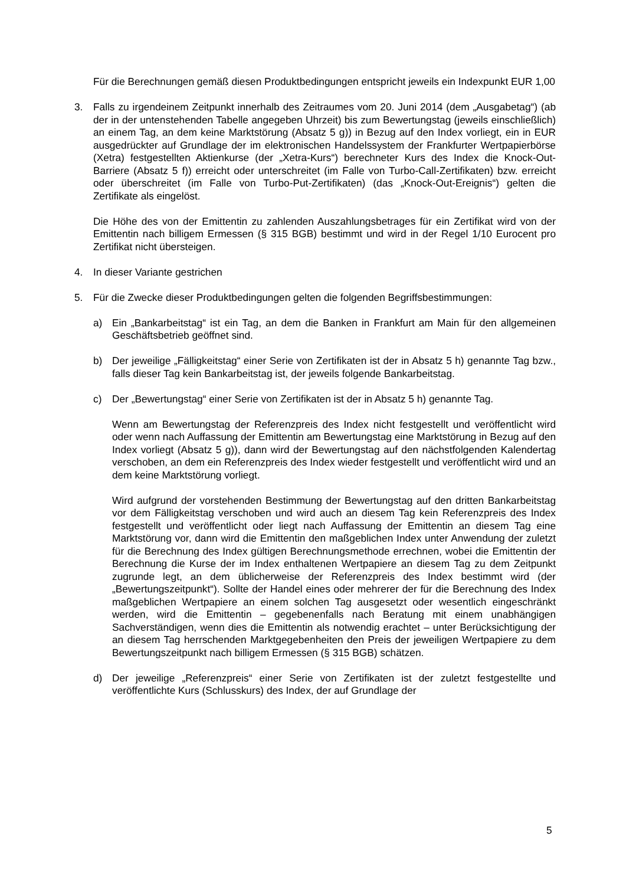Für die Berechnungen gemäß diesen Produktbedingungen entspricht jeweils ein Indexpunkt EUR 1,00
3. Falls zu irgendeinem Zeitpunkt innerhalb des Zeitraumes vom 20. Juni 2014 (dem „Ausgabetag“) (ab der in der untenstehenden Tabelle angegeben Uhrzeit) bis zum Bewertungstag (jeweils einschließlich) an einem Tag, an dem keine Marktstörung (Absatz 5 g)) in Bezug auf den Index vorliegt, ein in EUR ausgedrückter auf Grundlage der im elektronischen Handelssystem der Frankfurter Wertpapierbörse (Xetra) festgestellten Aktienkurse (der „Xetra-Kurs“) berechneter Kurs des Index die Knock-Out-Barriere (Absatz 5 f)) erreicht oder unterschreitet (im Falle von Turbo-Call-Zertifikaten) bzw. erreicht oder überschreitet (im Falle von Turbo-Put-Zertifikaten) (das „Knock-Out-Ereignis“) gelten die Zertifikate als eingelöst.
Die Höhe des von der Emittentin zu zahlenden Auszahlungsbetrages für ein Zertifikat wird von der Emittentin nach billigem Ermessen (§ 315 BGB) bestimmt und wird in der Regel 1/10 Eurocent pro Zertifikat nicht übersteigen.
4. In dieser Variante gestrichen
5. Für die Zwecke dieser Produktbedingungen gelten die folgenden Begriffsbestimmungen:
a) Ein „Bankarbeitstag“ ist ein Tag, an dem die Banken in Frankfurt am Main für den allgemeinen Geschäftsbetrieb geöffnet sind.
b) Der jeweilige „Fälligkeitstag“ einer Serie von Zertifikaten ist der in Absatz 5 h) genannte Tag bzw., falls dieser Tag kein Bankarbeitstag ist, der jeweils folgende Bankarbeitstag.
c) Der „Bewertungstag“ einer Serie von Zertifikaten ist der in Absatz 5 h) genannte Tag.
Wenn am Bewertungstag der Referenzpreis des Index nicht festgestellt und veröffentlicht wird oder wenn nach Auffassung der Emittentin am Bewertungstag eine Marktstörung in Bezug auf den Index vorliegt (Absatz 5 g)), dann wird der Bewertungstag auf den nächstfolgenden Kalendertag verschoben, an dem ein Referenzpreis des Index wieder festgestellt und veröffentlicht wird und an dem keine Marktstörung vorliegt.
Wird aufgrund der vorstehenden Bestimmung der Bewertungstag auf den dritten Bankarbeitstag vor dem Fälligkeitstag verschoben und wird auch an diesem Tag kein Referenzpreis des Index festgestellt und veröffentlicht oder liegt nach Auffassung der Emittentin an diesem Tag eine Marktstörung vor, dann wird die Emittentin den maßgeblichen Index unter Anwendung der zuletzt für die Berechnung des Index gültigen Berechnungsmethode errechnen, wobei die Emittentin der Berechnung die Kurse der im Index enthaltenen Wertpapiere an diesem Tag zu dem Zeitpunkt zugrunde legt, an dem üblicherweise der Referenzpreis des Index bestimmt wird (der „Bewertungszeitpunkt“). Sollte der Handel eines oder mehrerer der für die Berechnung des Index maßgeblichen Wertpapiere an einem solchen Tag ausgesetzt oder wesentlich eingeschränkt werden, wird die Emittentin – gegebenenfalls nach Beratung mit einem unabhängigen Sachverständigen, wenn dies die Emittentin als notwendig erachtet – unter Berücksichtigung der an diesem Tag herrschenden Marktgegebenheiten den Preis der jeweiligen Wertpapiere zu dem Bewertungszeitpunkt nach billigem Ermessen (§ 315 BGB) schätzen.
d) Der jeweilige „Referenzpreis“ einer Serie von Zertifikaten ist der zuletzt festgestellte und veröffentlichte Kurs (Schlusskurs) des Index, der auf Grundlage der
5